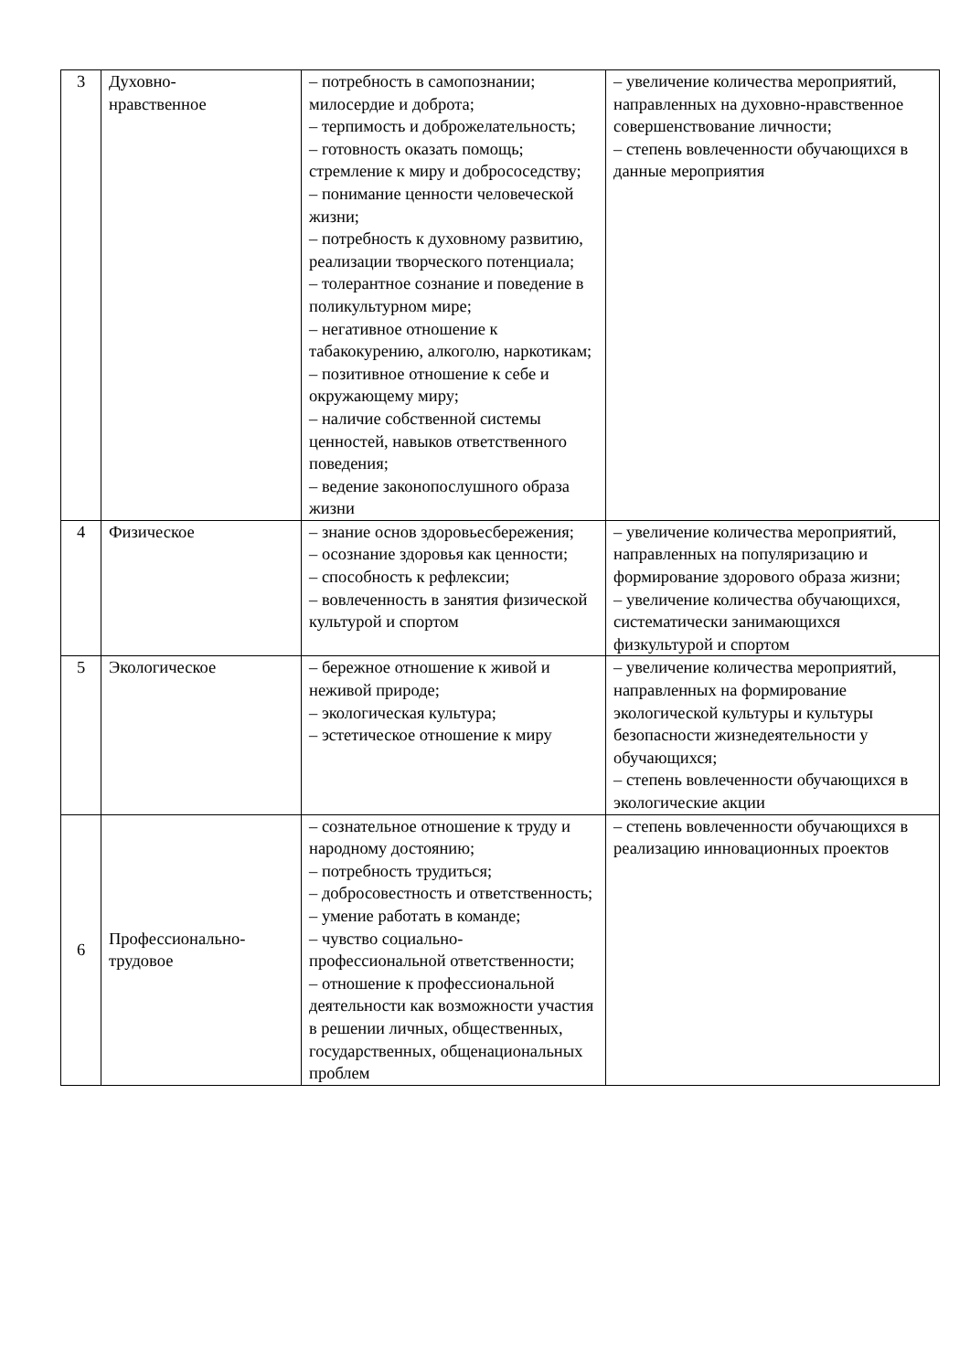| 3 | Духовно- нравственное | – потребность в самопознании; милосердие и доброта; – терпимость и доброжелательность; – готовность оказать помощь; стремление к миру и добрососедству; – понимание ценности человеческой жизни; – потребность к духовному развитию, реализации творческого потенциала; – толерантное сознание и поведение в поликультурном мире; – негативное отношение к табакокурению, алкоголю, наркотикам; – позитивное отношение к себе и окружающему миру; – наличие собственной системы ценностей, навыков ответственного поведения; – ведение законопослушного образа жизни | – увеличение количества мероприятий, направленных на духовно-нравственное совершенствование личности; – степень вовлеченности обучающихся в данные мероприятия |
| 4 | Физическое | – знание основ здоровьесбережения; – осознание здоровья как ценности; – способность к рефлексии; – вовлеченность в занятия физической культурой и спортом | – увеличение количества мероприятий, направленных на популяризацию и формирование здорового образа жизни; – увеличение количества обучающихся, систематически занимающихся физкультурой и спортом |
| 5 | Экологическое | – бережное отношение к живой и неживой природе; – экологическая культура; – эстетическое отношение к миру | – увеличение количества мероприятий, направленных на формирование экологической культуры и культуры безопасности жизнедеятельности у обучающихся; – степень вовлеченности обучающихся в экологические акции |
| 6 | Профессионально- трудовое | – сознательное отношение к труду и народному достоянию; – потребность трудиться; – добросовестность и ответственность; – умение работать в команде; – чувство социально-профессиональной ответственности; – отношение к профессиональной деятельности как возможности участия в решении личных, общественных, государственных, общенациональных проблем | – степень вовлеченности обучающихся в реализацию инновационных проектов |